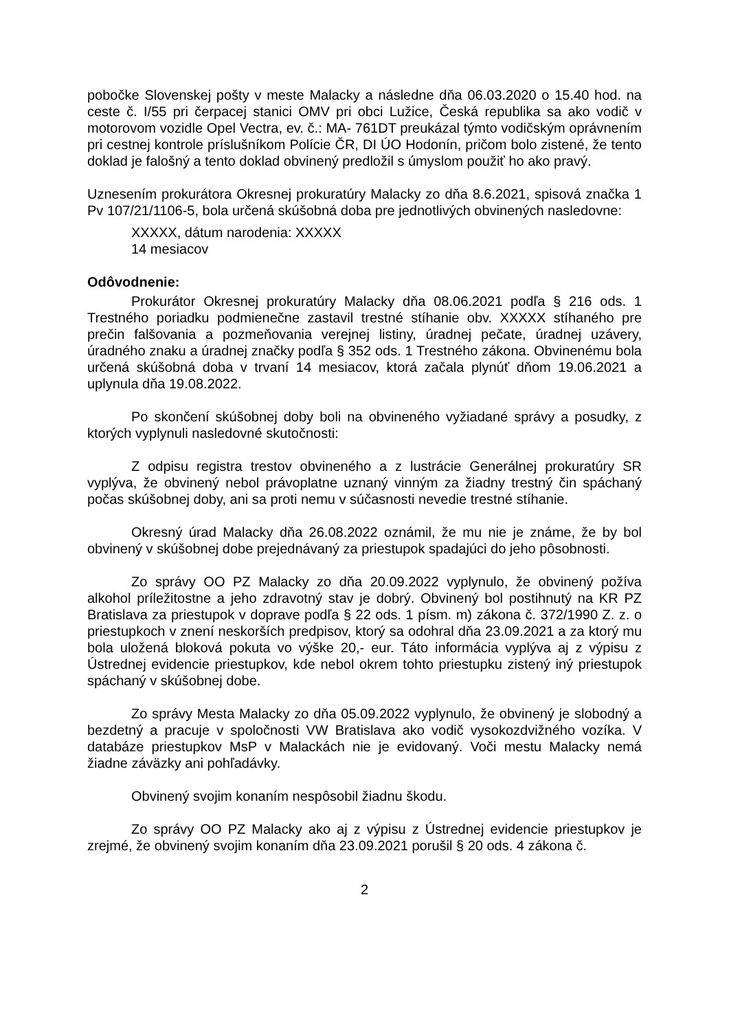pobočke Slovenskej pošty v meste Malacky a následne dňa 06.03.2020 o 15.40 hod. na ceste č. I/55 pri čerpacej stanici OMV pri obci Lužice, Česká republika sa ako vodič v motorovom vozidle Opel Vectra, ev. č.: MA- 761DT preukázal týmto vodičským oprávnením pri cestnej kontrole príslušníkom Polície ČR, DI ÚO Hodonín, pričom bolo zistené, že tento doklad je falošný a tento doklad obvinený predložil s úmyslom použiť ho ako pravý.
Uznesením prokurátora Okresnej prokuratúry Malacky zo dňa 8.6.2021, spisová značka 1 Pv 107/21/1106-5, bola určená skúšobná doba pre jednotlivých obvinených nasledovne:
XXXXX, dátum narodenia: XXXXX
14 mesiacov
Odôvodnenie:
Prokurátor Okresnej prokuratúry Malacky dňa 08.06.2021 podľa § 216 ods. 1 Trestného poriadku podmienečne zastavil trestné stíhanie obv. XXXXX stíhaného pre prečin falšovania a pozmeňovania verejnej listiny, úradnej pečate, úradnej uzávery, úradného znaku a úradnej značky podľa § 352 ods. 1 Trestného zákona. Obvinenému bola určená skúšobná doba v trvaní 14 mesiacov, ktorá začala plynúť dňom 19.06.2021 a uplynula dňa 19.08.2022.
Po skončení skúšobnej doby boli na obvineného vyžiadané správy a posudky, z ktorých vyplynuli nasledovné skutočnosti:
Z odpisu registra trestov obvineného a z lustrácie Generálnej prokuratúry SR vyplýva, že obvinený nebol právoplatne uznaný vinným za žiadny trestný čin spáchaný počas skúšobnej doby, ani sa proti nemu v súčasnosti nevedie trestné stíhanie.
Okresný úrad Malacky dňa 26.08.2022 oznámil, že mu nie je známe, že by bol obvinený v skúšobnej dobe prejednávaný za priestupok spadajúci do jeho pôsobnosti.
Zo správy OO PZ Malacky zo dňa 20.09.2022 vyplynulo, že obvinený požíva alkohol príležitostne a jeho zdravotný stav je dobrý. Obvinený bol postihnutý na KR PZ Bratislava za priestupok v doprave podľa § 22 ods. 1 písm. m) zákona č. 372/1990 Z. z. o priestupkoch v znení neskorších predpisov, ktorý sa odohral dňa 23.09.2021 a za ktorý mu bola uložená bloková pokuta vo výške 20,- eur. Táto informácia vyplýva aj z výpisu z Ústrednej evidencie priestupkov, kde nebol okrem tohto priestupku zistený iný priestupok spáchaný v skúšobnej dobe.
Zo správy Mesta Malacky zo dňa 05.09.2022 vyplynulo, že obvinený je slobodný a bezdetný a pracuje v spoločnosti VW Bratislava ako vodič vysokozdvižného vozíka. V databáze priestupkov MsP v Malackách nie je evidovaný. Voči mestu Malacky nemá žiadne záväzky ani pohľadávky.
Obvinený svojim konaním nespôsobil žiadnu škodu.
Zo správy OO PZ Malacky ako aj z výpisu z Ústrednej evidencie priestupkov je zrejmé, že obvinený svojim konaním dňa 23.09.2021 porušil § 20 ods. 4 zákona č.
2